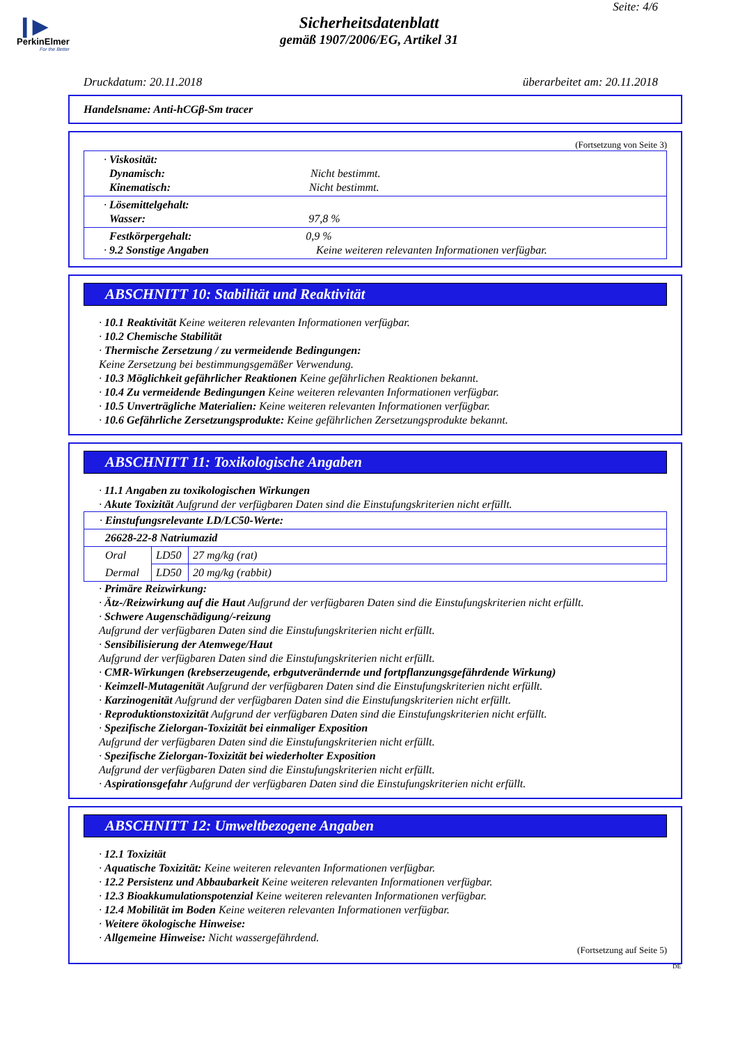❙▶
PerkinElmer
For the Better
Seite: 4/6
Sicherheitsdatenblatt
gemäß 1907/2006/EG, Artikel 31
Druckdatum: 20.11.2018 überarbeitet am: 20.11.2018
Handelsname: Anti-hCGβ-Sm tracer
(Fortsetzung von Seite 3)
| · Viskosität: Dynamisch: Nicht bestimmt. Kinematisch: Nicht bestimmt. |
| · Lösemittelgehalt: Wasser: 97,8 % |
| Festkörpergehalt: 0,9 % · 9.2 Sonstige Angaben Keine weiteren relevanten Informationen verfügbar. |
ABSCHNITT 10: Stabilität und Reaktivität
· 10.1 Reaktivität Keine weiteren relevanten Informationen verfügbar.
· 10.2 Chemische Stabilität
· Thermische Zersetzung / zu vermeidende Bedingungen:
Keine Zersetzung bei bestimmungsgemäßer Verwendung.
· 10.3 Möglichkeit gefährlicher Reaktionen Keine gefährlichen Reaktionen bekannt.
· 10.4 Zu vermeidende Bedingungen Keine weiteren relevanten Informationen verfügbar.
· 10.5 Unverträgliche Materialien: Keine weiteren relevanten Informationen verfügbar.
· 10.6 Gefährliche Zersetzungsprodukte: Keine gefährlichen Zersetzungsprodukte bekannt.
ABSCHNITT 11: Toxikologische Angaben
· 11.1 Angaben zu toxikologischen Wirkungen
· Akute Toxizität Aufgrund der verfügbaren Daten sind die Einstufungskriterien nicht erfüllt.
| · Einstufungsrelevante LD/LC50-Werte: | | |
| 26628-22-8 Natriumazid | | |
| Oral | LD50 | 27 mg/kg (rat) |
| Dermal | LD50 | 20 mg/kg (rabbit) |
· Primäre Reizwirkung:
· Ätz-/Reizwirkung auf die Haut Aufgrund der verfügbaren Daten sind die Einstufungskriterien nicht erfüllt.
· Schwere Augenschädigung/-reizung
Aufgrund der verfügbaren Daten sind die Einstufungskriterien nicht erfüllt.
· Sensibilisierung der Atemwege/Haut
Aufgrund der verfügbaren Daten sind die Einstufungskriterien nicht erfüllt.
· CMR-Wirkungen (krebserzeugende, erbgutverändernde und fortpflanzungsgefährdende Wirkung)
· Keimzell-Mutagenität Aufgrund der verfügbaren Daten sind die Einstufungskriterien nicht erfüllt.
· Karzinogenität Aufgrund der verfügbaren Daten sind die Einstufungskriterien nicht erfüllt.
· Reproduktionstoxizität Aufgrund der verfügbaren Daten sind die Einstufungskriterien nicht erfüllt.
· Spezifische Zielorgan-Toxizität bei einmaliger Exposition
Aufgrund der verfügbaren Daten sind die Einstufungskriterien nicht erfüllt.
· Spezifische Zielorgan-Toxizität bei wiederholter Exposition
Aufgrund der verfügbaren Daten sind die Einstufungskriterien nicht erfüllt.
· Aspirationsgefahr Aufgrund der verfügbaren Daten sind die Einstufungskriterien nicht erfüllt.
ABSCHNITT 12: Umweltbezogene Angaben
· 12.1 Toxizität
· Aquatische Toxizität: Keine weiteren relevanten Informationen verfügbar.
· 12.2 Persistenz und Abbaubarkeit Keine weiteren relevanten Informationen verfügbar.
· 12.3 Bioakkumulationspotenzial Keine weiteren relevanten Informationen verfügbar.
· 12.4 Mobilität im Boden Keine weiteren relevanten Informationen verfügbar.
· Weitere ökologische Hinweise:
· Allgemeine Hinweise: Nicht wassergefährdend.
(Fortsetzung auf Seite 5)
DE